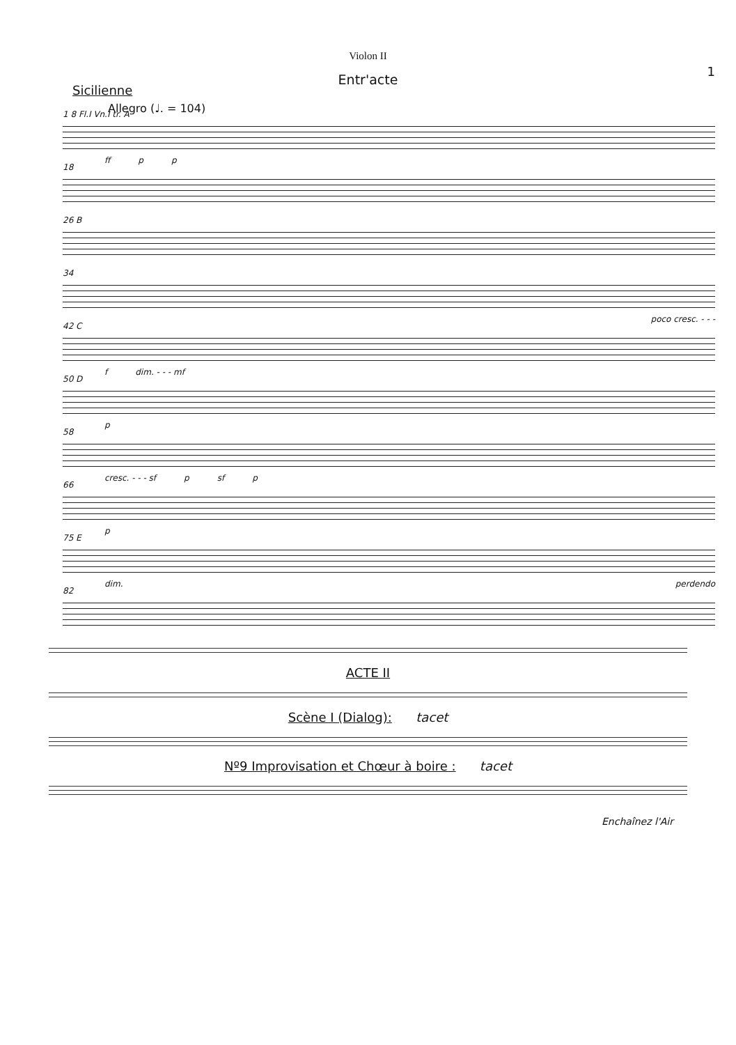Violon II
1
Entr'acte
Sicilienne
Allegro (♩. = 104)
1 8 Fl.I Vn.I tr. A
ff p p
18
26 B
34
poco cresc. - - -
42 C
f dim. - - - mf
50 D
p
58
cresc. - - - sf p sf p
66
p
75 E
dim. perdendo
82
ACTE II
Scène I (Dialog): tacet
Nº9 Improvisation et Chœur à boire : tacet
Enchaînez l'Air